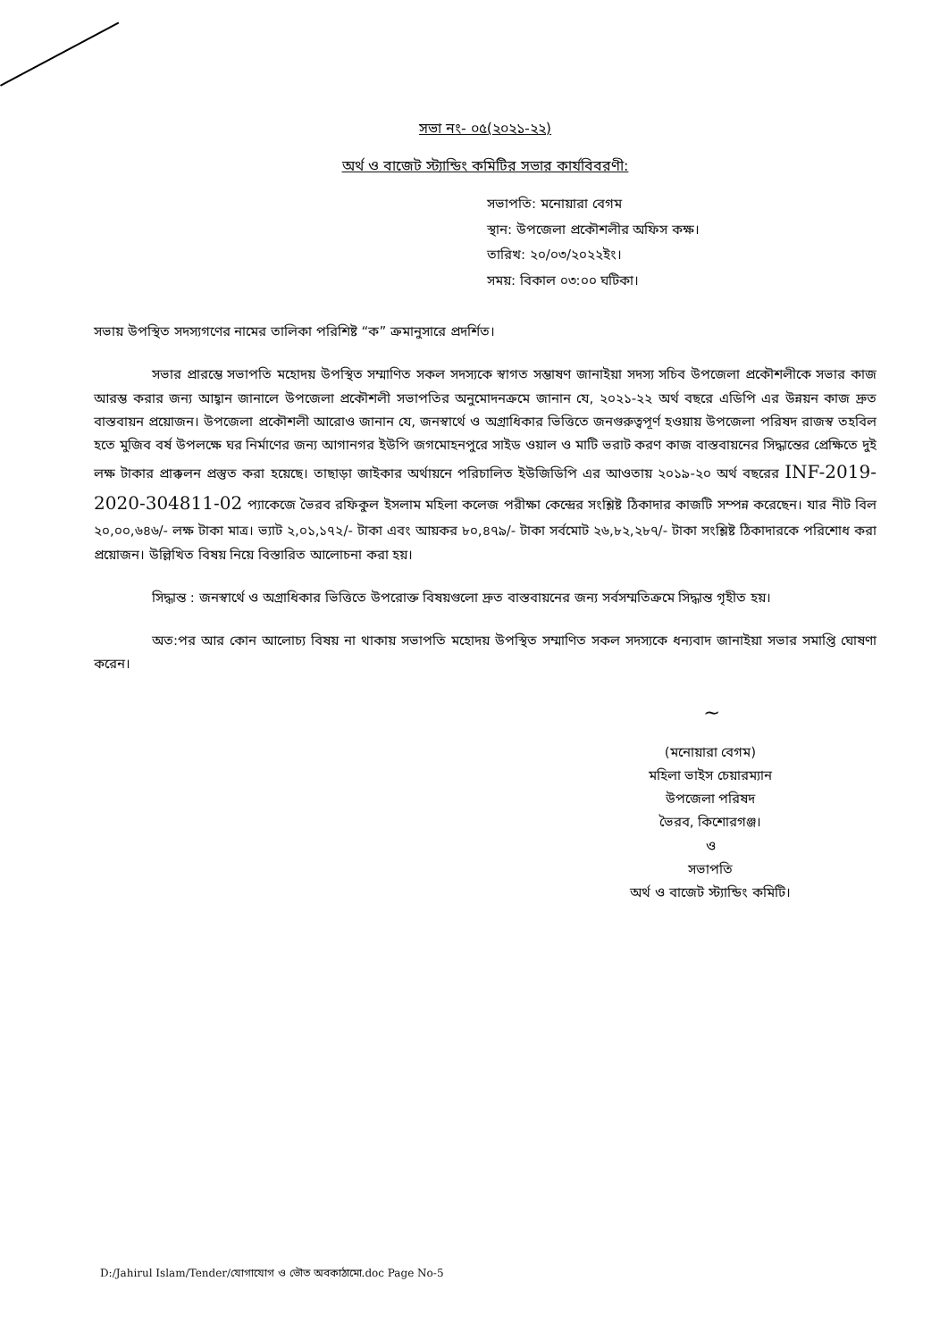সভা নং- ০৫(২০২১-২২)
অর্থ ও বাজেট স্ট্যান্ডিং কমিটির সভার কার্যবিবরণী:
সভাপতি: মনোয়ারা বেগম
স্থান: উপজেলা প্রকৌশলীর অফিস কক্ষ।
তারিখ: ২০/০৩/২০২২ইং।
সময়: বিকাল ০৩:০০ ঘটিকা।
সভায় উপস্থিত সদস্যগণের নামের তালিকা পরিশিষ্ট “ক” ক্রমানুসারে প্রদর্শিত।
সভার প্রারম্ভে সভাপতি মহোদয় উপস্থিত সম্মাণিত সকল সদস্যকে স্বাগত সম্ভাষণ জানাইয়া সদস্য সচিব উপজেলা প্রকৌশলীকে সভার কাজ আরম্ভ করার জন্য আহ্বান জানালে উপজেলা প্রকৌশলী সভাপতির অনুমোদনক্রমে জানান যে, ২০২১-২২ অর্থ বছরে এডিপি এর উন্নয়ন কাজ দ্রুত বাস্তবায়ন প্রয়োজন। উপজেলা প্রকৌশলী আরোও জানান যে, জনস্বার্থে ও অগ্রাধিকার ভিত্তিতে জনগুরুত্বপূর্ণ হওয়ায় উপজেলা পরিষদ রাজস্ব তহবিল হতে মুজিব বর্ষ উপলক্ষে ঘর নির্মাণের জন্য আগানগর ইউপি জগমোহনপুরে সাইড ওয়াল ও মাটি ভরাট করণ কাজ বাস্তবায়নের সিদ্ধান্তের প্রেক্ষিতে দুই লক্ষ টাকার প্রাক্কলন প্রস্তুত করা হয়েছে। তাছাড়া জাইকার অর্থায়নে পরিচালিত ইউজিডিপি এর আওতায় ২০১৯-২০ অর্থ বছরের INF-2019-2020-304811-02 প্যাকেজে ভৈরব রফিকুল ইসলাম মহিলা কলেজ পরীক্ষা কেন্দ্রের সংশ্লিষ্ট ঠিকাদার কাজটি সম্পন্ন করেছেন। যার নীট বিল ২০,০০,৬৪৬/- লক্ষ টাকা মাত্র। ভ্যাট ২,০১,১৭২/- টাকা এবং আয়কর ৮০,৪৭৯/- টাকা সর্বমোট ২৬,৮২,২৮৭/- টাকা সংশ্লিষ্ট ঠিকাদারকে পরিশোধ করা প্রয়োজন। উল্লিখিত বিষয় নিয়ে বিস্তারিত আলোচনা করা হয়।
সিদ্ধান্ত : জনস্বার্থে ও অগ্রাধিকার ভিত্তিতে উপরোক্ত বিষয়গুলো দ্রুত বাস্তবায়নের জন্য সর্বসম্মতিক্রমে সিদ্ধান্ত গৃহীত হয়।
অত:পর আর কোন আলোচ্য বিষয় না থাকায় সভাপতি মহোদয় উপস্থিত সম্মাণিত সকল সদস্যকে ধন্যবাদ জানাইয়া সভার সমাপ্তি ঘোষণা করেন।
~
(মনোয়ারা বেগম)
মহিলা ভাইস চেয়ারম্যান
উপজেলা পরিষদ
ভৈরব, কিশোরগঞ্জ।
ও
সভাপতি
অর্থ ও বাজেট স্ট্যান্ডিং কমিটি।
D:/Jahirul Islam/Tender/যোগাযোগ ও ভৌত অবকাঠামো.doc Page No-5